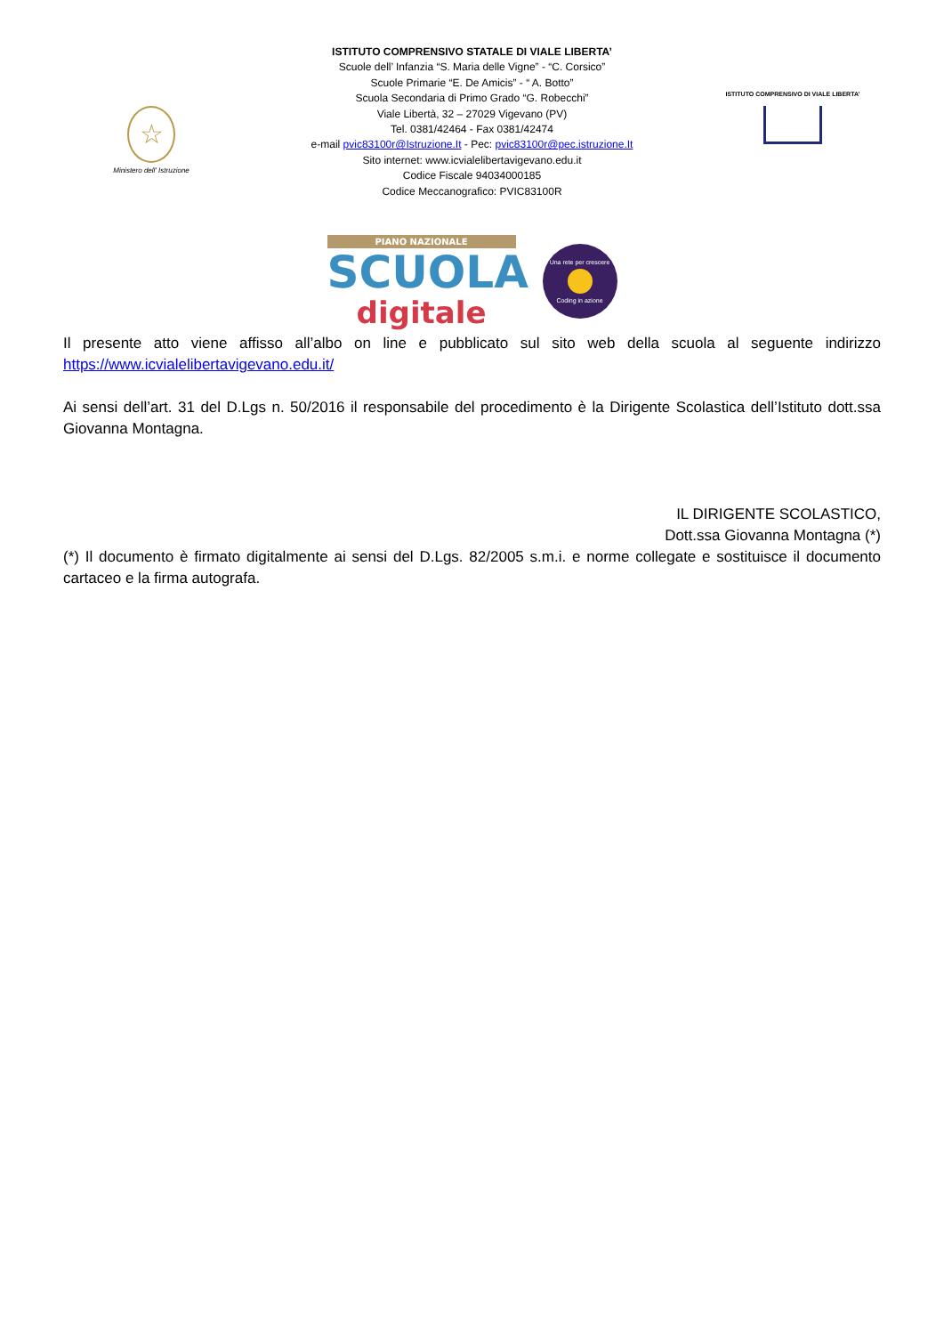☆
Ministero dell' Istruzione
ISTITUTO COMPRENSIVO STATALE DI VIALE LIBERTA’
Scuole dell’ Infanzia “S. Maria delle Vigne” - “C. Corsico”
Scuole Primarie “E. De Amicis” - “ A. Botto”
Scuola Secondaria di Primo Grado “G. Robecchi”
Viale Libertà, 32 – 27029 Vigevano (PV)
Tel. 0381/42464 - Fax 0381/42474
e-mail pvic83100r@Istruzione.It - Pec: pvic83100r@pec.istruzione.It
Sito internet: www.icvialelibertavigevano.edu.it
Codice Fiscale 94034000185
Codice Meccanografico: PVIC83100R
ISTITUTO COMPRENSIVO DI VIALE LIBERTA’
PIANO NAZIONALE
SCUOLA
digitale
Una rete per crescere
Coding in azione
Il presente atto viene affisso all’albo on line e pubblicato sul sito web della scuola al seguente indirizzo https://www.icvialelibertavigevano.edu.it/
Ai sensi dell’art. 31 del D.Lgs n. 50/2016 il responsabile del procedimento è la Dirigente Scolastica dell’Istituto dott.ssa Giovanna Montagna.
IL DIRIGENTE SCOLASTICO,
Dott.ssa Giovanna Montagna (*)
(*) Il documento è firmato digitalmente ai sensi del D.Lgs. 82/2005 s.m.i. e norme collegate e sostituisce il documento cartaceo e la firma autografa.